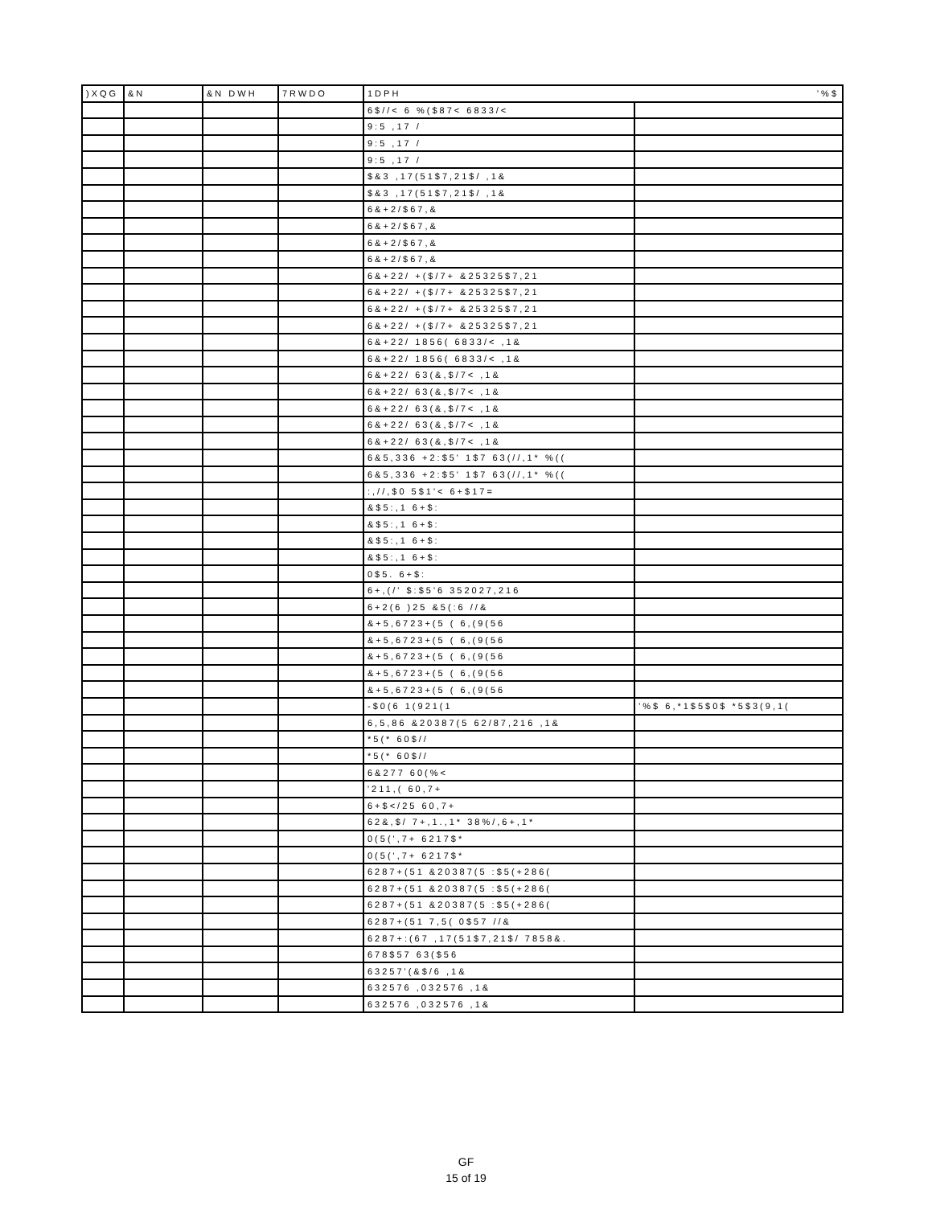| )XQG | &N | &N DWH | 7RWDO | 1DPH '%$ | |
| --- | --- | --- | --- | --- | --- |
| | | | | 6$//< 6 %($87< 6833/< | |
| | | | | 9:5 ,17 / | |
| | | | | 9:5 ,17 / | |
| | | | | 9:5 ,17 / | |
| | | | | $&3 ,17(51$7,21$/ ,1& | |
| | | | | $&3 ,17(51$7,21$/ ,1& | |
| | | | | 6&+2/$67,& | |
| | | | | 6&+2/$67,& | |
| | | | | 6&+2/$67,& | |
| | | | | 6&+2/$67,& | |
| | | | | 6&+22/ +($/7+ &25325$7,21 | |
| | | | | 6&+22/ +($/7+ &25325$7,21 | |
| | | | | 6&+22/ +($/7+ &25325$7,21 | |
| | | | | 6&+22/ +($/7+ &25325$7,21 | |
| | | | | 6&+22/ 1856( 6833/< ,1& | |
| | | | | 6&+22/ 1856( 6833/< ,1& | |
| | | | | 6&+22/ 63(&,$/7< ,1& | |
| | | | | 6&+22/ 63(&,$/7< ,1& | |
| | | | | 6&+22/ 63(&,$/7< ,1& | |
| | | | | 6&+22/ 63(&,$/7< ,1& | |
| | | | | 6&+22/ 63(&,$/7< ,1& | |
| | | | | 6&5,336 +2:$5' 1$7 63(//,1* %(( | |
| | | | | 6&5,336 +2:$5' 1$7 63(//,1* %(( | |
| | | | | :,//,$0 5$1'< 6+$17= | |
| | | | | &$5:,1 6+$: | |
| | | | | &$5:,1 6+$: | |
| | | | | &$5:,1 6+$: | |
| | | | | &$5:,1 6+$: | |
| | | | | 0$5. 6+$: | |
| | | | | 6+,(/' $:$5'6 352027,216 | |
| | | | | 6+2(6 )25 &5(:6 //& | |
| | | | | &+5,6723+(5 ( 6,(9(56 | |
| | | | | &+5,6723+(5 ( 6,(9(56 | |
| | | | | &+5,6723+(5 ( 6,(9(56 | |
| | | | | &+5,6723+(5 ( 6,(9(56 | |
| | | | | &+5,6723+(5 ( 6,(9(56 | |
| | | | | -$0(6 1(921(1 | '%$ 6,*1$5$0$ *5$3(9,1( |
| | | | | 6,5,86 &20387(5 62/87,216 ,1& | |
| | | | | *5(* 60$// | |
| | | | | *5(* 60$// | |
| | | | | 6&277 60(%< | |
| | | | | '211,( 60,7+ | |
| | | | | 6+$</25 60,7+ | |
| | | | | 62&,$/ 7+,1.,1* 38%/,6+,1* | |
| | | | | 0(5(',7+ 6217$* | |
| | | | | 0(5(',7+ 6217$* | |
| | | | | 6287+(51 &20387(5 :$5(+286( | |
| | | | | 6287+(51 &20387(5 :$5(+286( | |
| | | | | 6287+(51 &20387(5 :$5(+286( | |
| | | | | 6287+(51 7,5( 0$57 //& | |
| | | | | 6287+:(67 ,17(51$7,21$/ 7858&. | |
| | | | | 678$57 63($56 | |
| | | | | 63257'(&$/6 ,1& | |
| | | | | 632576 ,032576 ,1& | |
| | | | | 632576 ,032576 ,1& | |
GF
15 of 19